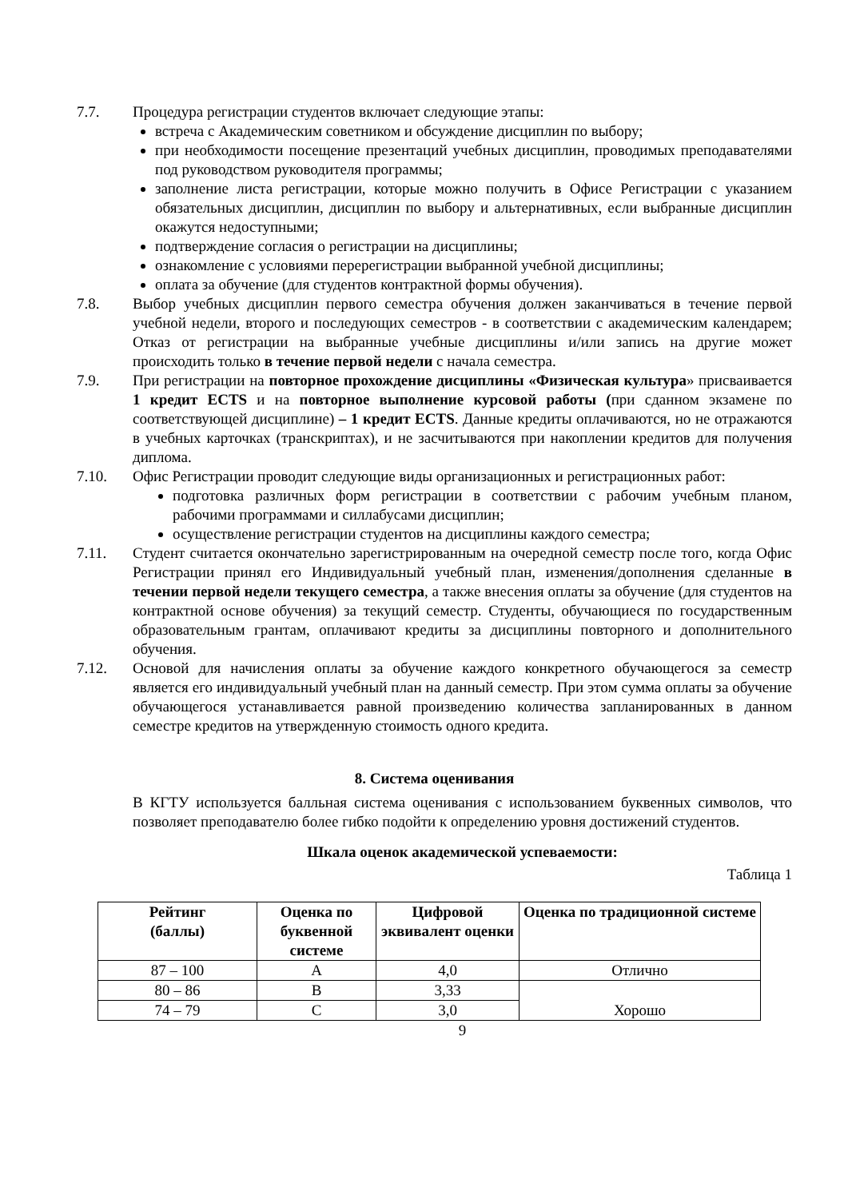7.7. Процедура регистрации студентов включает следующие этапы:
встреча с Академическим советником и обсуждение дисциплин по выбору;
при необходимости посещение презентаций учебных дисциплин, проводимых преподавателями под руководством руководителя программы;
заполнение листа регистрации, которые можно получить в Офисе Регистрации с указанием обязательных дисциплин, дисциплин по выбору и альтернативных, если выбранные дисциплин окажутся недоступными;
подтверждение согласия о регистрации на дисциплины;
ознакомление с условиями перерегистрации выбранной учебной дисциплины;
оплата за обучение (для студентов контрактной формы обучения).
7.8. Выбор учебных дисциплин первого семестра обучения должен заканчиваться в течение первой учебной недели, второго и последующих семестров - в соответствии с академическим календарем; Отказ от регистрации на выбранные учебные дисциплины и/или запись на другие может происходить только в течение первой недели с начала семестра.
7.9. При регистрации на повторное прохождение дисциплины «Физическая культура» присваивается 1 кредит ECTS и на повторное выполнение курсовой работы (при сданном экзамене по соответствующей дисциплине) – 1 кредит ECTS. Данные кредиты оплачиваются, но не отражаются в учебных карточках (транскриптах), и не засчитываются при накоплении кредитов для получения диплома.
7.10. Офис Регистрации проводит следующие виды организационных и регистрационных работ:
подготовка различных форм регистрации в соответствии с рабочим учебным планом, рабочими программами и силлабусами дисциплин;
осуществление регистрации студентов на дисциплины каждого семестра;
7.11. Студент считается окончательно зарегистрированным на очередной семестр после того, когда Офис Регистрации принял его Индивидуальный учебный план, изменения/дополнения сделанные в течении первой недели текущего семестра, а также внесения оплаты за обучение (для студентов на контрактной основе обучения) за текущий семестр. Студенты, обучающиеся по государственным образовательным грантам, оплачивают кредиты за дисциплины повторного и дополнительного обучения.
7.12. Основой для начисления оплаты за обучение каждого конкретного обучающегося за семестр является его индивидуальный учебный план на данный семестр. При этом сумма оплаты за обучение обучающегося устанавливается равной произведению количества запланированных в данном семестре кредитов на утвержденную стоимость одного кредита.
8. Система оценивания
В КГТУ используется балльная система оценивания с использованием буквенных символов, что позволяет преподавателю более гибко подойти к определению уровня достижений студентов.
Шкала оценок академической успеваемости:
Таблица 1
| Рейтинг (баллы) | Оценка по буквенной системе | Цифровой эквивалент оценки | Оценка по традиционной системе |
| --- | --- | --- | --- |
| 87 – 100 | A | 4,0 | Отлично |
| 80 – 86 | B | 3,33 | Хорошо |
| 74 – 79 | C | 3,0 | |
9